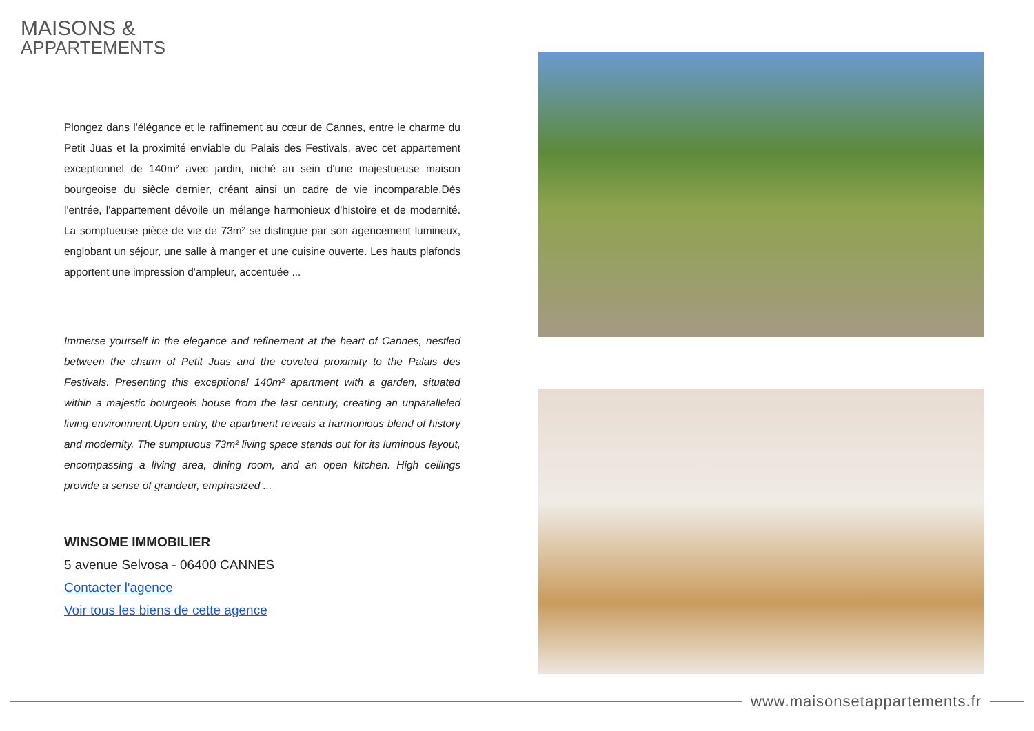MAISONS &
APPARTEMENTS
Plongez dans l'élégance et le raffinement au cœur de Cannes, entre le charme du Petit Juas et la proximité enviable du Palais des Festivals, avec cet appartement exceptionnel de 140m² avec jardin, niché au sein d'une majestueuse maison bourgeoise du siècle dernier, créant ainsi un cadre de vie incomparable.Dès l'entrée, l'appartement dévoile un mélange harmonieux d'histoire et de modernité. La somptueuse pièce de vie de 73m² se distingue par son agencement lumineux, englobant un séjour, une salle à manger et une cuisine ouverte. Les hauts plafonds apportent une impression d'ampleur, accentuée ...
Immerse yourself in the elegance and refinement at the heart of Cannes, nestled between the charm of Petit Juas and the coveted proximity to the Palais des Festivals. Presenting this exceptional 140m² apartment with a garden, situated within a majestic bourgeois house from the last century, creating an unparalleled living environment.Upon entry, the apartment reveals a harmonious blend of history and modernity. The sumptuous 73m² living space stands out for its luminous layout, encompassing a living area, dining room, and an open kitchen. High ceilings provide a sense of grandeur, emphasized ...
WINSOME IMMOBILIER
5 avenue Selvosa - 06400 CANNES
Contacter l'agence
Voir tous les biens de cette agence
www.maisonsetappartements.fr